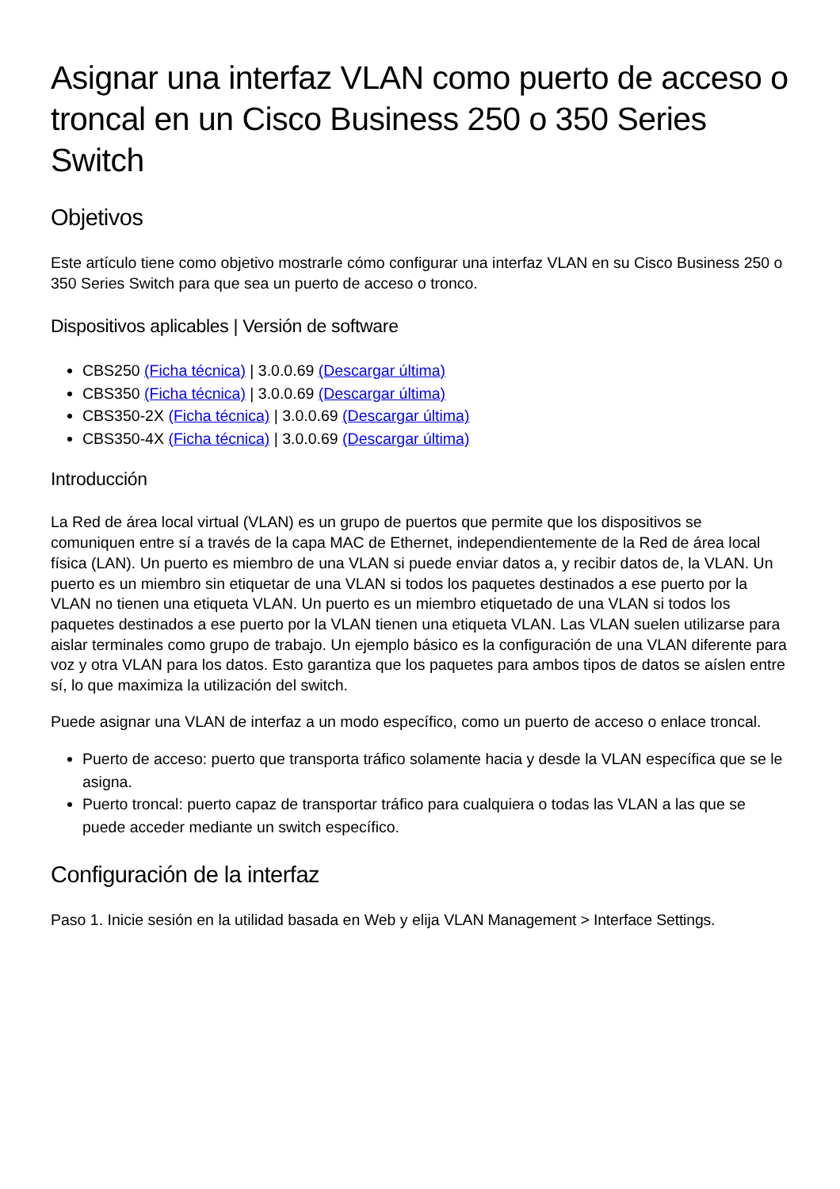Asignar una interfaz VLAN como puerto de acceso o troncal en un Cisco Business 250 o 350 Series Switch
Objetivos
Este artículo tiene como objetivo mostrarle cómo configurar una interfaz VLAN en su Cisco Business 250 o 350 Series Switch para que sea un puerto de acceso o tronco.
Dispositivos aplicables | Versión de software
CBS250 (Ficha técnica) | 3.0.0.69 (Descargar última)
CBS350 (Ficha técnica) | 3.0.0.69 (Descargar última)
CBS350-2X (Ficha técnica) | 3.0.0.69 (Descargar última)
CBS350-4X (Ficha técnica) | 3.0.0.69 (Descargar última)
Introducción
La Red de área local virtual (VLAN) es un grupo de puertos que permite que los dispositivos se comuniquen entre sí a través de la capa MAC de Ethernet, independientemente de la Red de área local física (LAN). Un puerto es miembro de una VLAN si puede enviar datos a, y recibir datos de, la VLAN. Un puerto es un miembro sin etiquetar de una VLAN si todos los paquetes destinados a ese puerto por la VLAN no tienen una etiqueta VLAN. Un puerto es un miembro etiquetado de una VLAN si todos los paquetes destinados a ese puerto por la VLAN tienen una etiqueta VLAN. Las VLAN suelen utilizarse para aislar terminales como grupo de trabajo. Un ejemplo básico es la configuración de una VLAN diferente para voz y otra VLAN para los datos. Esto garantiza que los paquetes para ambos tipos de datos se aíslen entre sí, lo que maximiza la utilización del switch.
Puede asignar una VLAN de interfaz a un modo específico, como un puerto de acceso o enlace troncal.
Puerto de acceso: puerto que transporta tráfico solamente hacia y desde la VLAN específica que se le asigna.
Puerto troncal: puerto capaz de transportar tráfico para cualquiera o todas las VLAN a las que se puede acceder mediante un switch específico.
Configuración de la interfaz
Paso 1. Inicie sesión en la utilidad basada en Web y elija VLAN Management > Interface Settings.